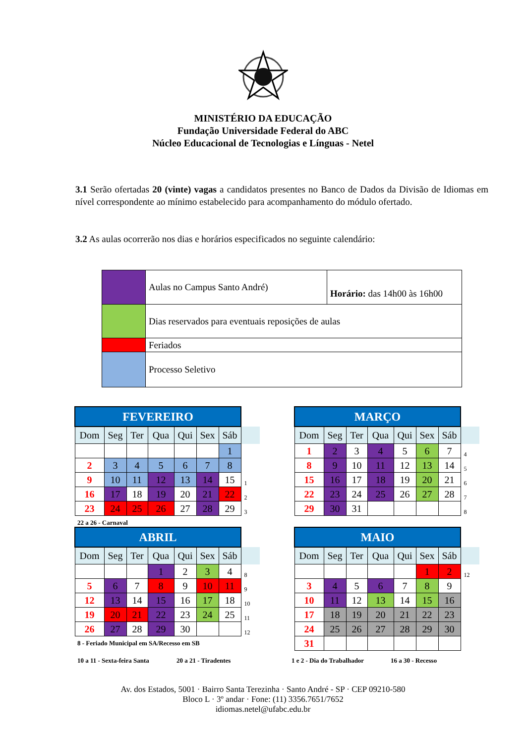MINISTÉRIO DA EDUCAÇÃO
Fundação Universidade Federal do ABC
Núcleo Educacional de Tecnologias e Línguas - Netel
3.1 Serão ofertadas 20 (vinte) vagas a candidatos presentes no Banco de Dados da Divisão de Idiomas em nível correspondente ao mínimo estabelecido para acompanhamento do módulo ofertado.
3.2 As aulas ocorrerão nos dias e horários especificados no seguinte calendário:
| | Aulas no Campus Santo André) | Horário: das 14h00 às 16h00 |
| | Dias reservados para eventuais reposições de aulas | |
| | Feriados | |
| | Processo Seletivo | |
| FEVEREIRO | | | | | | | |
| Dom | Seg | Ter | Qua | Qui | Sex | Sáb | |
| | | | | | | 1 | |
| 2 | 3 | 4 | 5 | 6 | 7 | 8 | |
| 9 | 10 | 11 | 12 | 13 | 14 | 15 | 1 |
| 16 | 17 | 18 | 19 | 20 | 21 | 22 | 2 |
| 23 | 24 | 25 | 26 | 27 | 28 | 29 | 3 |
22 a 26 - Carnaval
| MARÇO | | | | | | | |
| Dom | Seg | Ter | Qua | Qui | Sex | Sáb | |
| 1 | 2 | 3 | 4 | 5 | 6 | 7 | 4 |
| 8 | 9 | 10 | 11 | 12 | 13 | 14 | 5 |
| 15 | 16 | 17 | 18 | 19 | 20 | 21 | 6 |
| 22 | 23 | 24 | 25 | 26 | 27 | 28 | 7 |
| 29 | 30 | 31 | | | | | 8 |
| ABRIL | | | | | | | |
| Dom | Seg | Ter | Qua | Qui | Sex | Sáb | |
| | | | 1 | 2 | 3 | 4 | 8 |
| 5 | 6 | 7 | 8 | 9 | 10 | 11 | 9 |
| 12 | 13 | 14 | 15 | 16 | 17 | 18 | 10 |
| 19 | 20 | 21 | 22 | 23 | 24 | 25 | 11 |
| 26 | 27 | 28 | 29 | 30 | | | 12 |
8 - Feriado Municipal em SA/Recesso em SB
| MAIO | | | | | | | |
| Dom | Seg | Ter | Qua | Qui | Sex | Sáb | |
| | | | | | 1 | 2 | 12 |
| 3 | 4 | 5 | 6 | 7 | 8 | 9 | |
| 10 | 11 | 12 | 13 | 14 | 15 | 16 | |
| 17 | 18 | 19 | 20 | 21 | 22 | 23 | |
| 24 | 25 | 26 | 27 | 28 | 29 | 30 | |
| 31 | | | | | | | |
10 a 11 - Sexta-feira Santa 20 a 21 - Tiradentes 1 e 2 - Dia do Trabalhador 16 a 30 - Recesso
Av. dos Estados, 5001 · Bairro Santa Terezinha · Santo André - SP · CEP 09210-580
Bloco L · 3º andar · Fone: (11) 3356.7651/7652
idiomas.netel@ufabc.edu.br